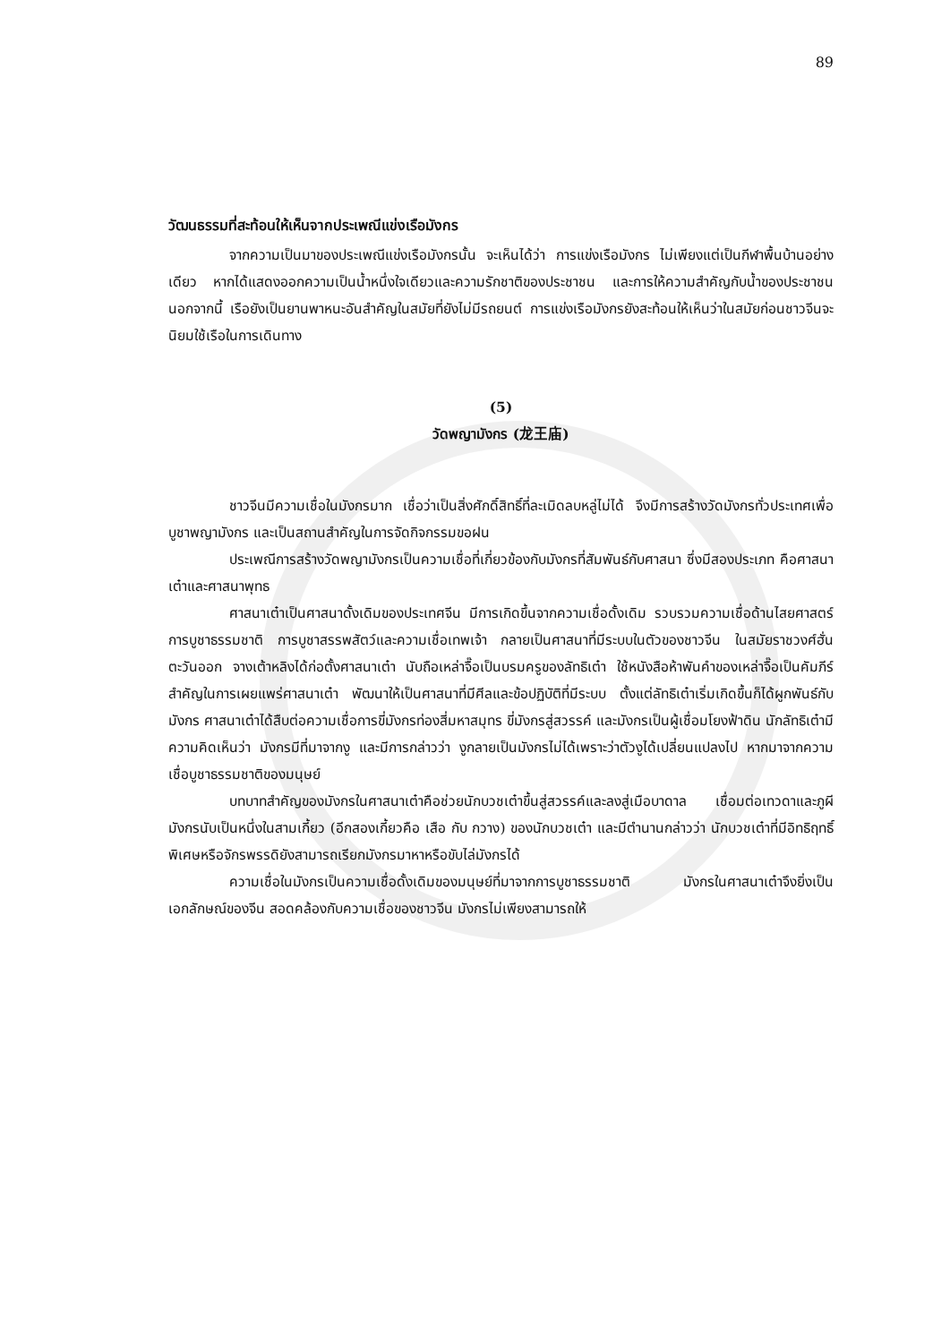89
วัฒนธรรมที่สะท้อนให้เห็นจากประเพณีแข่งเรือมังกร
จากความเป็นมาของประเพณีแข่งเรือมังกรนั้น จะเห็นได้ว่า การแข่งเรือมังกร ไม่เพียงแต่เป็นกีฬาพื้นบ้านอย่างเดียว หากได้แสดงออกความเป็นน้ำหนึ่งใจเดียวและความรักชาติของประชาชน และการให้ความสำคัญกับน้ำของประชาชน นอกจากนี้ เรือยังเป็นยานพาหนะอันสำคัญในสมัยที่ยังไม่มีรถยนต์ การแข่งเรือมังกรยังสะท้อนให้เห็นว่าในสมัยก่อนชาวจีนจะนิยมใช้เรือในการเดินทาง
(5)
วัดพญามังกร (龙王庙)
ชาวจีนมีความเชื่อในมังกรมาก เชื่อว่าเป็นสิ่งศักดิ์สิทธิ์ที่ละเมิดลบหลู่ไม่ได้ จึงมีการสร้างวัดมังกรทั่วประเทศเพื่อบูชาพญามังกร และเป็นสถานสำคัญในการจัดกิจกรรมขอฝน
ประเพณีการสร้างวัดพญามังกรเป็นความเชื่อที่เกี่ยวข้องกับมังกรที่สัมพันธ์กับศาสนา ซึ่งมีสองประเภท คือศาสนาเต๋าและศาสนาพุทธ
ศาสนาเต๋าเป็นศาสนาดั้งเดิมของประเทศจีน มีการเกิดขึ้นจากความเชื่อดั้งเดิม รวบรวมความเชื่อด้านไสยศาสตร์ การบูชาธรรมชาติ การบูชาสรรพสัตว์และความเชื่อเทพเจ้า กลายเป็นศาสนาที่มีระบบในตัวของชาวจีน ในสมัยราชวงศ์ฮั่นตะวันออก จางเต้าหลิงได้ก่อตั้งศาสนาเต๋า นับถือเหล่าจื๊อเป็นบรมครูของลัทธิเต๋า ใช้หนังสือห้าพันคำของเหล่าจื๊อเป็นคัมภีร์สำคัญในการเผยแพร่ศาสนาเต๋า พัฒนาให้เป็นศาสนาที่มีศีลและข้อปฏิบัติที่มีระบบ ตั้งแต่ลัทธิเต๋าเริ่มเกิดขึ้นก็ได้ผูกพันธ์กับมังกร ศาสนาเต๋าได้สืบต่อความเชื่อการขี่มังกรท่องสี่มหาสมุทร ขี่มังกรสู่สวรรค์ และมังกรเป็นผู้เชื่อมโยงฟ้าดิน นักลัทธิเต๋ามีความคิดเห็นว่า มังกรมีที่มาจากงู และมีการกล่าวว่า งูกลายเป็นมังกรไม่ได้เพราะว่าตัวงูได้เปลี่ยนแปลงไป หากมาจากความเชื่อบูชาธรรมชาติของมนุษย์
บทบาทสำคัญของมังกรในศาสนาเต๋าคือช่วยนักบวชเต๋าขึ้นสู่สวรรค์และลงสู่เมือบาดาล เชื่อมต่อเทวดาและภูผี มังกรนับเป็นหนึ่งในสามเกี้ยว (อีกสองเกี้ยวคือ เสือ กับ กวาง) ของนักบวชเต๋า และมีตำนานกล่าวว่า นักบวชเต๋าที่มีอิทธิฤทธิ์พิเศษหรือจักรพรรดิยังสามารถเรียกมังกรมาหาหรือขับไล่มังกรได้
ความเชื่อในมังกรเป็นความเชื่อดั้งเดิมของมนุษย์ที่มาจากการบูชาธรรมชาติ มังกรในศาสนาเต๋าจึงยิ่งเป็นเอกลักษณ์ของจีน สอดคล้องกับความเชื่อของชาวจีน มังกรไม่เพียงสามารถให้